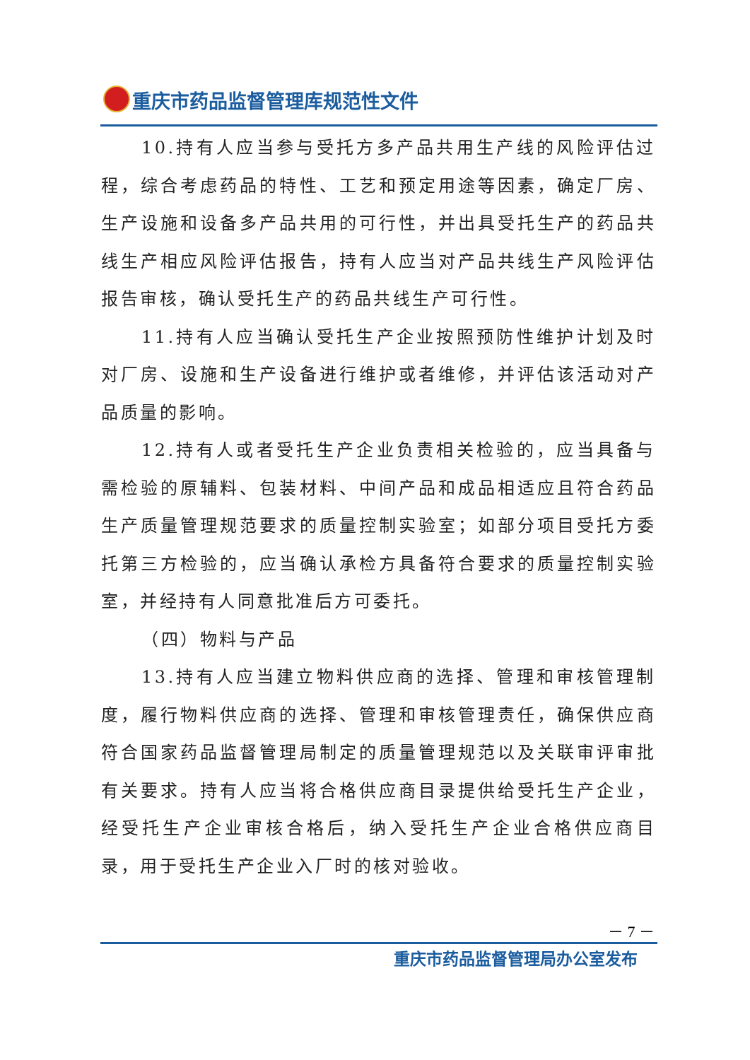重庆市药品监督管理库规范性文件
10.持有人应当参与受托方多产品共用生产线的风险评估过程，综合考虑药品的特性、工艺和预定用途等因素，确定厂房、生产设施和设备多产品共用的可行性，并出具受托生产的药品共线生产相应风险评估报告，持有人应当对产品共线生产风险评估报告审核，确认受托生产的药品共线生产可行性。
11.持有人应当确认受托生产企业按照预防性维护计划及时对厂房、设施和生产设备进行维护或者维修，并评估该活动对产品质量的影响。
12.持有人或者受托生产企业负责相关检验的，应当具备与需检验的原辅料、包装材料、中间产品和成品相适应且符合药品生产质量管理规范要求的质量控制实验室；如部分项目受托方委托第三方检验的，应当确认承检方具备符合要求的质量控制实验室，并经持有人同意批准后方可委托。
（四）物料与产品
13.持有人应当建立物料供应商的选择、管理和审核管理制度，履行物料供应商的选择、管理和审核管理责任，确保供应商符合国家药品监督管理局制定的质量管理规范以及关联审评审批有关要求。持有人应当将合格供应商目录提供给受托生产企业，经受托生产企业审核合格后，纳入受托生产企业合格供应商目录，用于受托生产企业入厂时的核对验收。
－ 7 －
重庆市药品监督管理局办公室发布